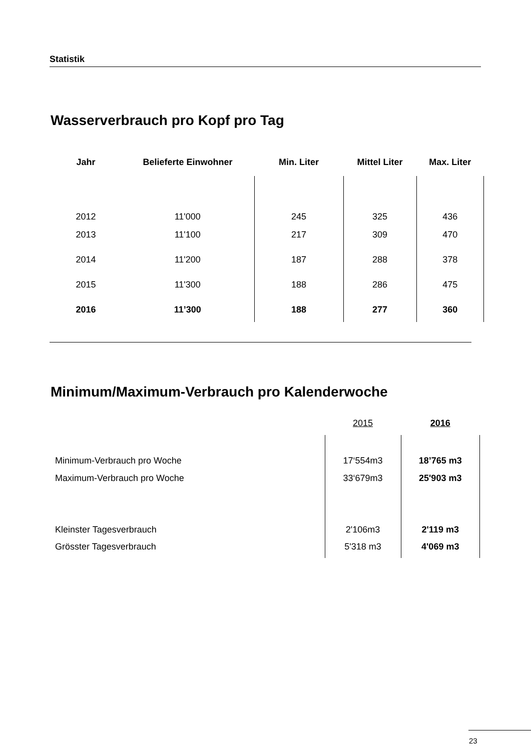Statistik
Wasserverbrauch pro Kopf pro Tag
| Jahr | Belieferte Einwohner | Min. Liter | Mittel Liter | Max. Liter |
| --- | --- | --- | --- | --- |
| 2012 | 11'000 | 245 | 325 | 436 |
| 2013 | 11'100 | 217 | 309 | 470 |
| 2014 | 11'200 | 187 | 288 | 378 |
| 2015 | 11'300 | 188 | 286 | 475 |
| 2016 | 11’300 | 188 | 277 | 360 |
Minimum/Maximum-Verbrauch pro Kalenderwoche
| | 2015 | 2016 |
| Minimum-Verbrauch pro Woche | 17‘554m3 | 18’765 m3 |
| Maximum-Verbrauch pro Woche | 33‘679m3 | 25'903 m3 |
| Kleinster Tagesverbrauch | 2'106m3 | 2'119 m3 |
| Grösster Tagesverbrauch | 5'318 m3 | 4'069 m3 |
23